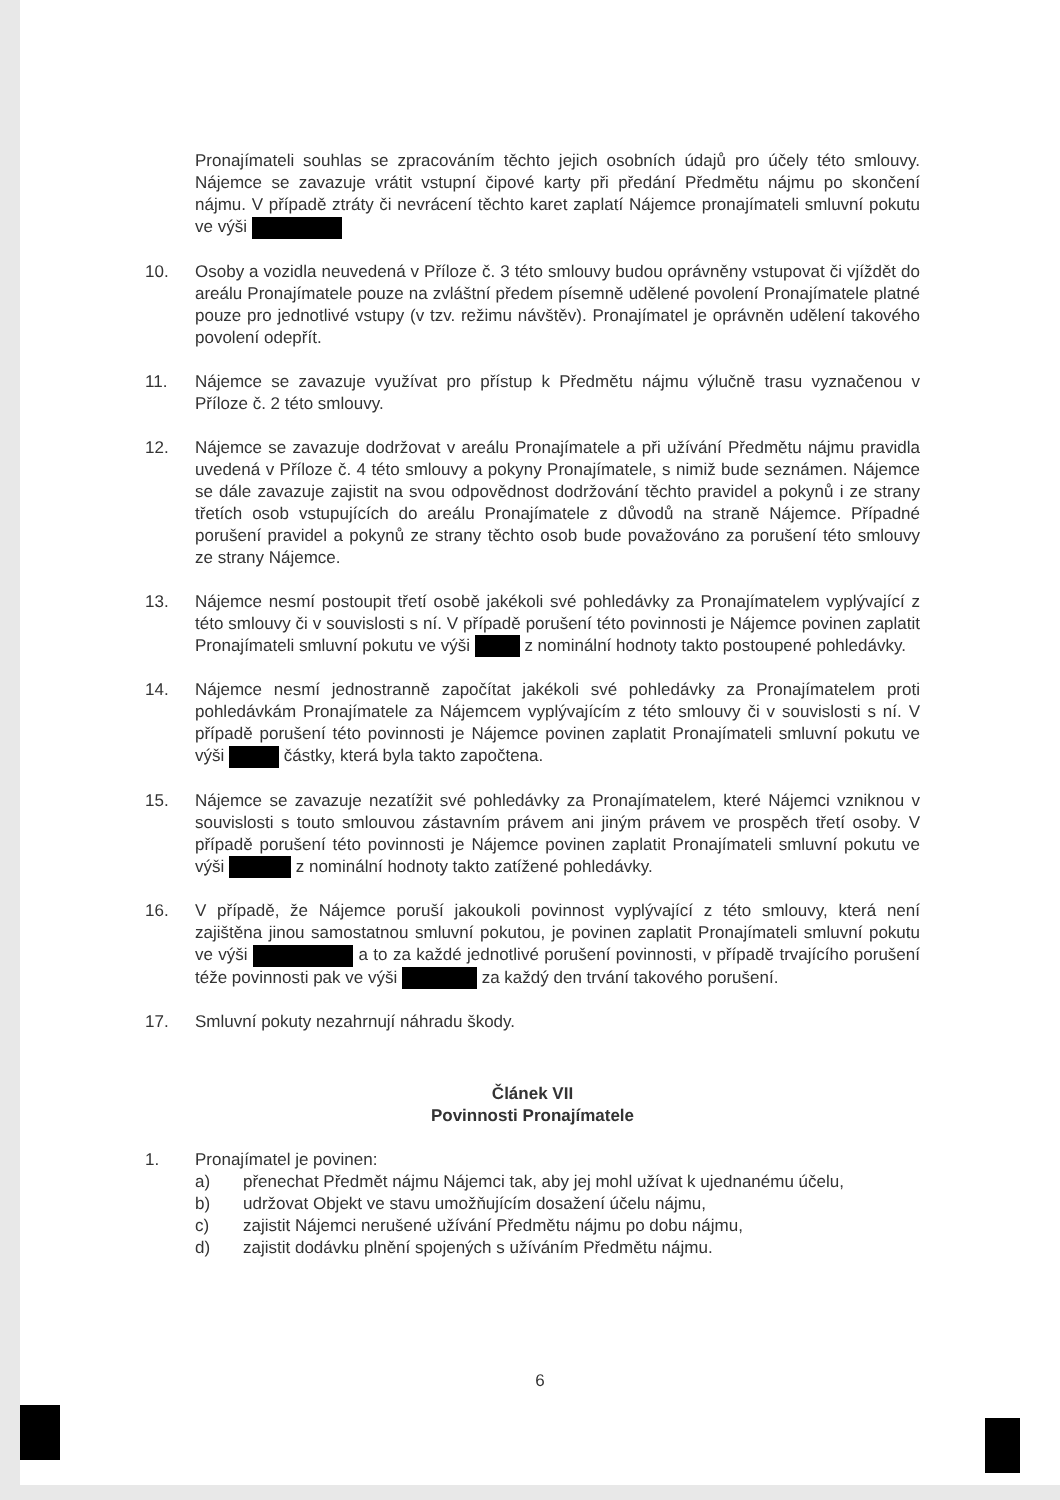Pronajímateli souhlas se zpracováním těchto jejich osobních údajů pro účely této smlouvy. Nájemce se zavazuje vrátit vstupní čipové karty při předání Předmětu nájmu po skončení nájmu. V případě ztráty či nevrácení těchto karet zaplatí Nájemce pronajímateli smluvní pokutu ve výši
10. Osoby a vozidla neuvedená v Příloze č. 3 této smlouvy budou oprávněny vstupovat či vjíždět do areálu Pronajímatele pouze na zvláštní předem písemně udělené povolení Pronajímatele platné pouze pro jednotlivé vstupy (v tzv. režimu návštěv). Pronajímatel je oprávněn udělení takového povolení odepřít.
11. Nájemce se zavazuje využívat pro přístup k Předmětu nájmu výlučně trasu vyznačenou v Příloze č. 2 této smlouvy.
12. Nájemce se zavazuje dodržovat v areálu Pronajímatele a při užívání Předmětu nájmu pravidla uvedená v Příloze č. 4 této smlouvy a pokyny Pronajímatele, s nimiž bude seznámen. Nájemce se dále zavazuje zajistit na svou odpovědnost dodržování těchto pravidel a pokynů i ze strany třetích osob vstupujících do areálu Pronajímatele z důvodů na straně Nájemce. Případné porušení pravidel a pokynů ze strany těchto osob bude považováno za porušení této smlouvy ze strany Nájemce.
13. Nájemce nesmí postoupit třetí osobě jakékoli své pohledávky za Pronajímatelem vyplývající z této smlouvy či v souvislosti s ní. V případě porušení této povinnosti je Nájemce povinen zaplatit Pronajímateli smluvní pokutu ve výši z nominální hodnoty takto postoupené pohledávky.
14. Nájemce nesmí jednostranně započítat jakékoli své pohledávky za Pronajímatelem proti pohledávkám Pronajímatele za Nájemcem vyplývajícím z této smlouvy či v souvislosti s ní. V případě porušení této povinnosti je Nájemce povinen zaplatit Pronajímateli smluvní pokutu ve výši částky, která byla takto započtena.
15. Nájemce se zavazuje nezatížit své pohledávky za Pronajímatelem, které Nájemci vzniknou v souvislosti s touto smlouvou zástavním právem ani jiným právem ve prospěch třetí osoby. V případě porušení této povinnosti je Nájemce povinen zaplatit Pronajímateli smluvní pokutu ve výši z nominální hodnoty takto zatížené pohledávky.
16. V případě, že Nájemce poruší jakoukoli povinnost vyplývající z této smlouvy, která není zajištěna jinou samostatnou smluvní pokutou, je povinen zaplatit Pronajímateli smluvní pokutu ve výši a to za každé jednotlivé porušení povinnosti, v případě trvajícího porušení téže povinnosti pak ve výši za každý den trvání takového porušení.
17. Smluvní pokuty nezahrnují náhradu škody.
Článek VII
Povinnosti Pronajímatele
1. Pronajímatel je povinen:
a) přenechat Předmět nájmu Nájemci tak, aby jej mohl užívat k ujednanému účelu,
b) udržovat Objekt ve stavu umožňujícím dosažení účelu nájmu,
c) zajistit Nájemci nerušené užívání Předmětu nájmu po dobu nájmu,
d) zajistit dodávku plnění spojených s užíváním Předmětu nájmu.
6